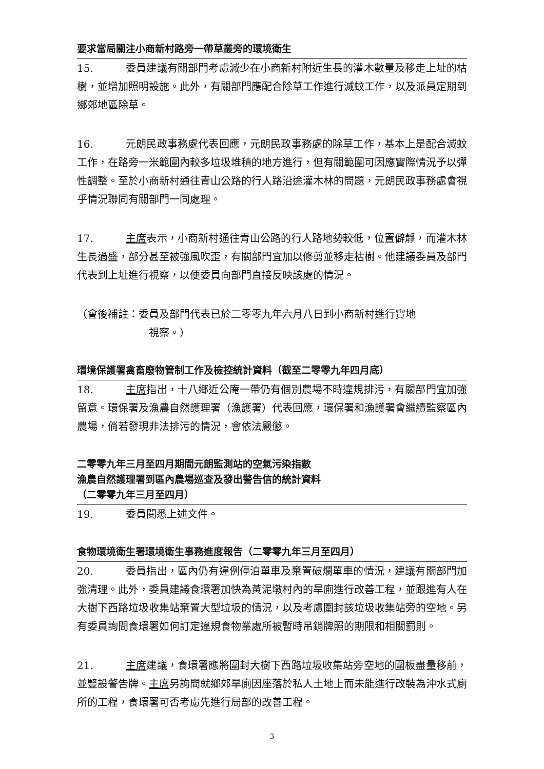要求當局關注小商新村路旁一帶草叢旁的環境衛生
15. 委員建議有關部門考慮減少在小商新村附近生長的灌木數量及移走上址的枯樹，並增加照明設施。此外，有關部門應配合除草工作進行滅蚊工作，以及派員定期到鄉郊地區除草。
16. 元朗民政事務處代表回應，元朗民政事務處的除草工作，基本上是配合滅蚊工作，在路旁一米範圍內較多垃圾堆積的地方進行，但有關範圍可因應實際情況予以彈性調整。至於小商新村通往青山公路的行人路沿途灌木林的問題，元朗民政事務處會視乎情況聯同有關部門一同處理。
17. 主席表示，小商新村通往青山公路的行人路地勢較低，位置僻靜，而灌木林生長過盛，部分甚至被強風吹歪，有關部門宜加以修剪並移走枯樹。他建議委員及部門代表到上址進行視察，以便委員向部門直接反映該處的情況。
（會後補註：委員及部門代表已於二零零九年六月八日到小商新村進行實地
視察。）
環境保護署禽畜廢物管制工作及檢控統計資料（截至二零零九年四月底）
18. 主席指出，十八鄉近公庵一帶仍有個別農場不時違規排污，有關部門宜加強留意。環保署及漁農自然護理署（漁護署）代表回應，環保署和漁護署會繼續監察區內農場，倘若發現非法排污的情況，會依法嚴懲。
二零零九年三月至四月期間元朗監測站的空氣污染指數
漁農自然護理署到區內農場巡查及發出警告信的統計資料
（二零零九年三月至四月）
19. 委員閱悉上述文件。
食物環境衛生署環境衛生事務進度報告（二零零九年三月至四月）
20. 委員指出，區內仍有違例停泊單車及棄置破爛單車的情況，建議有關部門加強清理。此外，委員建議食環署加快為黃泥墩村內的旱廁進行改善工程，並跟進有人在大樹下西路垃圾收集站棄置大型垃圾的情況，以及考慮圍封該垃圾收集站旁的空地。另有委員詢問食環署如何訂定違規食物業處所被暫時吊銷牌照的期限和相關罰則。
21. 主席建議，食環署應將圍封大樹下西路垃圾收集站旁空地的圍板盡量移前，並豎設警告牌。主席另詢問就鄉郊旱廁因座落於私人土地上而未能進行改裝為沖水式廁所的工程，食環署可否考慮先進行局部的改善工程。
3